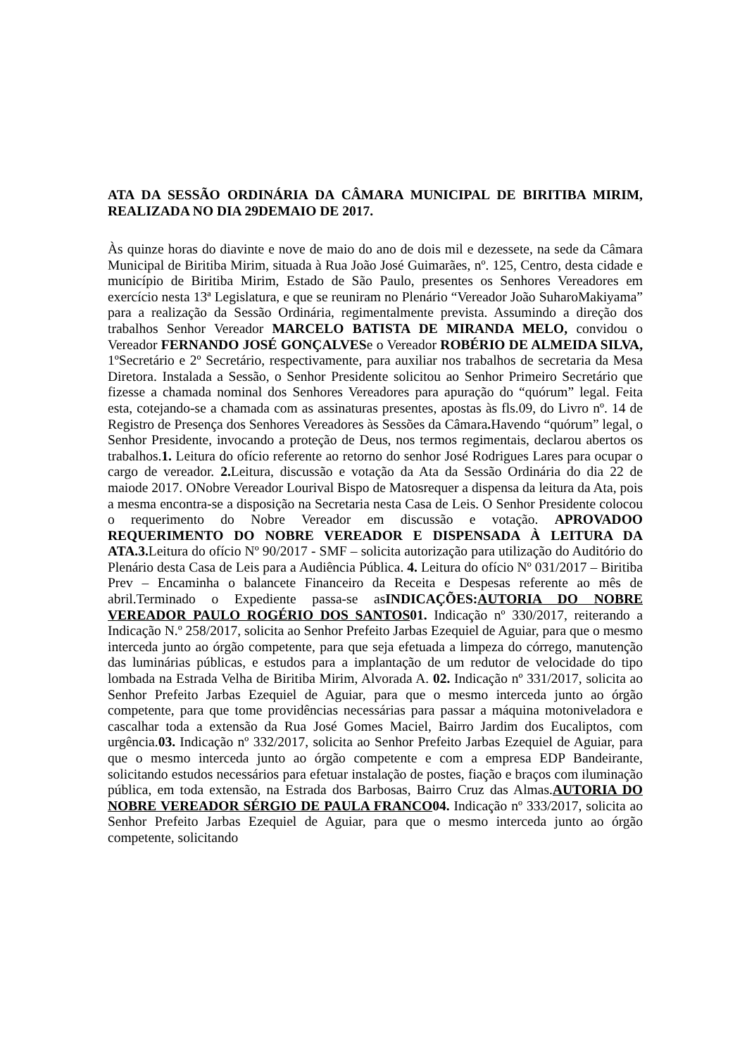ATA DA SESSÃO ORDINÁRIA DA CÂMARA MUNICIPAL DE BIRITIBA MIRIM, REALIZADA NO DIA 29DEMAIO DE 2017.
Às quinze horas do diavinte e nove de maio do ano de dois mil e dezessete, na sede da Câmara Municipal de Biritiba Mirim, situada à Rua João José Guimarães, nº. 125, Centro, desta cidade e município de Biritiba Mirim, Estado de São Paulo, presentes os Senhores Vereadores em exercício nesta 13ª Legislatura, e que se reuniram no Plenário “Vereador João SuharoMakiyama” para a realização da Sessão Ordinária, regimentalmente prevista. Assumindo a direção dos trabalhos Senhor Vereador MARCELO BATISTA DE MIRANDA MELO, convidou o Vereador FERNANDO JOSÉ GONÇALVESe o Vereador ROBÉRIO DE ALMEIDA SILVA, 1ºSecretário e 2º Secretário, respectivamente, para auxiliar nos trabalhos de secretaria da Mesa Diretora. Instalada a Sessão, o Senhor Presidente solicitou ao Senhor Primeiro Secretário que fizesse a chamada nominal dos Senhores Vereadores para apuração do “quórum” legal. Feita esta, cotejando-se a chamada com as assinaturas presentes, apostas às fls.09, do Livro nº. 14 de Registro de Presença dos Senhores Vereadores às Sessões da Câmara. Havendo “quórum” legal, o Senhor Presidente, invocando a proteção de Deus, nos termos regimentais, declarou abertos os trabalhos.1. Leitura do ofício referente ao retorno do senhor José Rodrigues Lares para ocupar o cargo de vereador. 2. Leitura, discussão e votação da Ata da Sessão Ordinária do dia 22 de maiode 2017. ONobre Vereador Lourival Bispo de Matosrequer a dispensa da leitura da Ata, pois a mesma encontra-se a disposição na Secretaria nesta Casa de Leis. O Senhor Presidente colocou o requerimento do Nobre Vereador em discussão e votação. APROVADOO REQUERIMENTO DO NOBRE VEREADOR E DISPENSADA À LEITURA DA ATA.3. Leitura do ofício Nº 90/2017 - SMF – solicita autorização para utilização do Auditório do Plenário desta Casa de Leis para a Audiência Pública. 4. Leitura do ofício Nº 031/2017 – Biritiba Prev – Encaminha o balancete Financeiro da Receita e Despesas referente ao mês de abril.Terminado o Expediente passa-se asINDICAÇÕES:AUTORIA DO NOBRE VEREADOR PAULO ROGÉRIO DOS SANTOS01. Indicação nº 330/2017, reiterando a Indicação N.º 258/2017, solicita ao Senhor Prefeito Jarbas Ezequiel de Aguiar, para que o mesmo interceda junto ao órgão competente, para que seja efetuada a limpeza do córrego, manutenção das luminárias públicas, e estudos para a implantação de um redutor de velocidade do tipo lombada na Estrada Velha de Biritiba Mirim, Alvorada A. 02. Indicação nº 331/2017, solicita ao Senhor Prefeito Jarbas Ezequiel de Aguiar, para que o mesmo interceda junto ao órgão competente, para que tome providências necessárias para passar a máquina motoniveladora e cascalhar toda a extensão da Rua José Gomes Maciel, Bairro Jardim dos Eucaliptos, com urgência.03. Indicação nº 332/2017, solicita ao Senhor Prefeito Jarbas Ezequiel de Aguiar, para que o mesmo interceda junto ao órgão competente e com a empresa EDP Bandeirante, solicitando estudos necessários para efetuar instalação de postes, fiação e braços com iluminação pública, em toda extensão, na Estrada dos Barbosas, Bairro Cruz das Almas.AUTORIA DO NOBRE VEREADOR SÉRGIO DE PAULA FRANCO04. Indicação nº 333/2017, solicita ao Senhor Prefeito Jarbas Ezequiel de Aguiar, para que o mesmo interceda junto ao órgão competente, solicitando